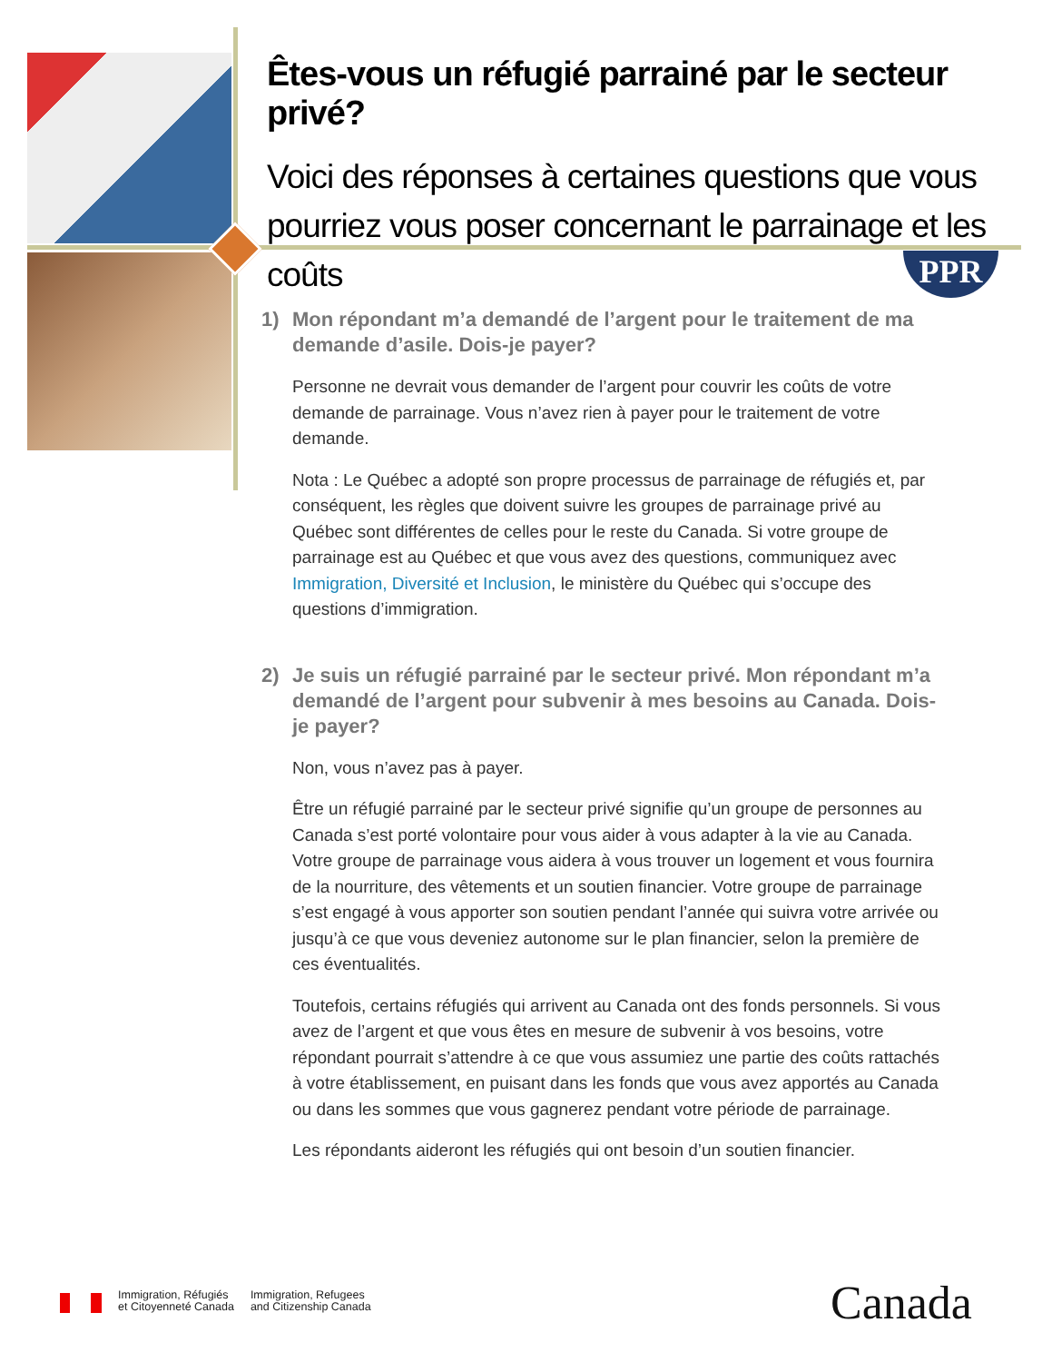Êtes-vous un réfugié parrainé par le secteur privé?
Voici des réponses à certaines questions que vous pourriez vous poser concernant le parrainage et les coûts
PPR
1) Mon répondant m’a demandé de l’argent pour le traitement de ma demande d’asile. Dois-je payer?
Personne ne devrait vous demander de l’argent pour couvrir les coûts de votre demande de parrainage. Vous n’avez rien à payer pour le traitement de votre demande.
Nota : Le Québec a adopté son propre processus de parrainage de réfugiés et, par conséquent, les règles que doivent suivre les groupes de parrainage privé au Québec sont différentes de celles pour le reste du Canada. Si votre groupe de parrainage est au Québec et que vous avez des questions, communiquez avec Immigration, Diversité et Inclusion, le ministère du Québec qui s’occupe des questions d’immigration.
2) Je suis un réfugié parrainé par le secteur privé. Mon répondant m’a demandé de l’argent pour subvenir à mes besoins au Canada. Dois-je payer?
Non, vous n’avez pas à payer.
Être un réfugié parrainé par le secteur privé signifie qu’un groupe de personnes au Canada s’est porté volontaire pour vous aider à vous adapter à la vie au Canada. Votre groupe de parrainage vous aidera à vous trouver un logement et vous fournira de la nourriture, des vêtements et un soutien financier. Votre groupe de parrainage s’est engagé à vous apporter son soutien pendant l’année qui suivra votre arrivée ou jusqu’à ce que vous deveniez autonome sur le plan financier, selon la première de ces éventualités.
Toutefois, certains réfugiés qui arrivent au Canada ont des fonds personnels. Si vous avez de l’argent et que vous êtes en mesure de subvenir à vos besoins, votre répondant pourrait s’attendre à ce que vous assumiez une partie des coûts rattachés à votre établissement, en puisant dans les fonds que vous avez apportés au Canada ou dans les sommes que vous gagnerez pendant votre période de parrainage.
Les répondants aideront les réfugiés qui ont besoin d’un soutien financier.
Immigration, Réfugiés
et Citoyenneté Canada
Immigration, Refugees
and Citizenship Canada
Canada